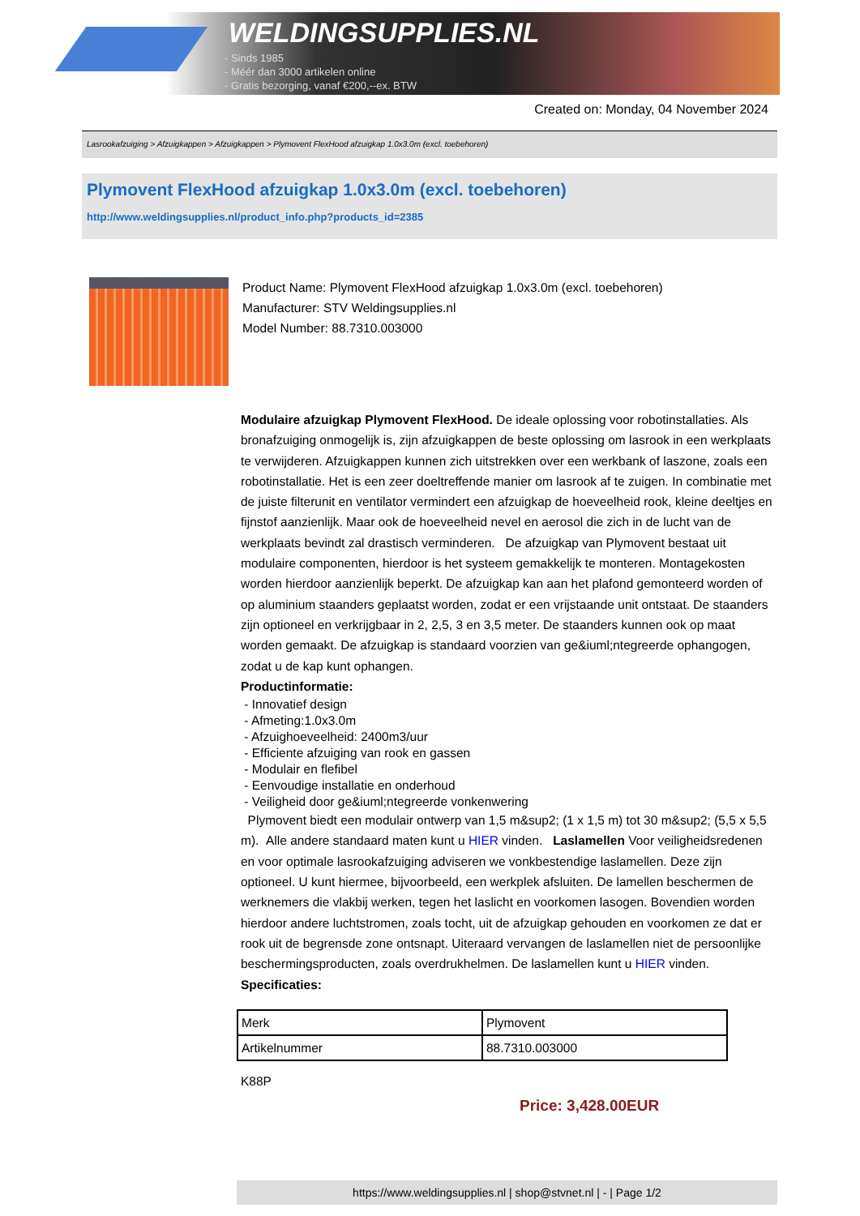WELDINGSUPPLIES.NL
- Sinds 1985
- Méér dan 3000 artikelen online
- Gratis bezorging, vanaf €200,--ex. BTW
Created on: Monday, 04 November 2024
Lasrookafzuiging > Afzuigkappen > Afzuigkappen > Plymovent FlexHood afzuigkap 1.0x3.0m (excl. toebehoren)
Plymovent FlexHood afzuigkap 1.0x3.0m (excl. toebehoren)
http://www.weldingsupplies.nl/product_info.php?products_id=2385
Product Name: Plymovent FlexHood afzuigkap 1.0x3.0m (excl. toebehoren)
Manufacturer: STV Weldingsupplies.nl
Model Number: 88.7310.003000
Modulaire afzuigkap Plymovent FlexHood. De ideale oplossing voor robotinstallaties. Als bronafzuiging onmogelijk is, zijn afzuigkappen de beste oplossing om lasrook in een werkplaats te verwijderen. Afzuigkappen kunnen zich uitstrekken over een werkbank of laszone, zoals een robotinstallatie. Het is een zeer doeltreffende manier om lasrook af te zuigen. In combinatie met de juiste filterunit en ventilator vermindert een afzuigkap de hoeveelheid rook, kleine deeltjes en fijnstof aanzienlijk. Maar ook de hoeveelheid nevel en aerosol die zich in de lucht van de werkplaats bevindt zal drastisch verminderen. De afzuigkap van Plymovent bestaat uit modulaire componenten, hierdoor is het systeem gemakkelijk te monteren. Montagekosten worden hierdoor aanzienlijk beperkt. De afzuigkap kan aan het plafond gemonteerd worden of op aluminium staanders geplaatst worden, zodat er een vrijstaande unit ontstaat. De staanders zijn optioneel en verkrijgbaar in 2, 2,5, 3 en 3,5 meter. De staanders kunnen ook op maat worden gemaakt. De afzuigkap is standaard voorzien van ge&iuml;ntegreerde ophangogen, zodat u de kap kunt ophangen.
Productinformatie:
- Innovatief design
- Afmeting:1.0x3.0m
- Afzuighoeveelheid: 2400m3/uur
- Efficiente afzuiging van rook en gassen
- Modulair en flefibel
- Eenvoudige installatie en onderhoud
- Veiligheid door ge&iuml;ntegreerde vonkenwering
Plymovent biedt een modulair ontwerp van 1,5 m&sup2; (1 x 1,5 m) tot 30 m&sup2; (5,5 x 5,5 m). Alle andere standaard maten kunt u HIER vinden. Laslamellen Voor veiligheidsredenen en voor optimale lasrookafzuiging adviseren we vonkbestendige laslamellen. Deze zijn optioneel. U kunt hiermee, bijvoorbeeld, een werkplek afsluiten. De lamellen beschermen de werknemers die vlakbij werken, tegen het laslicht en voorkomen lasogen. Bovendien worden hierdoor andere luchtstromen, zoals tocht, uit de afzuigkap gehouden en voorkomen ze dat er rook uit de begrensde zone ontsnapt. Uiteraard vervangen de laslamellen niet de persoonlijke beschermingsproducten, zoals overdrukhelmen. De laslamellen kunt u HIER vinden. Specificaties:
| Merk | Plymovent |
| Artikelnummer | 88.7310.003000 |
K88P
Price: 3,428.00EUR
https://www.weldingsupplies.nl | shop@stvnet.nl | - | Page 1/2